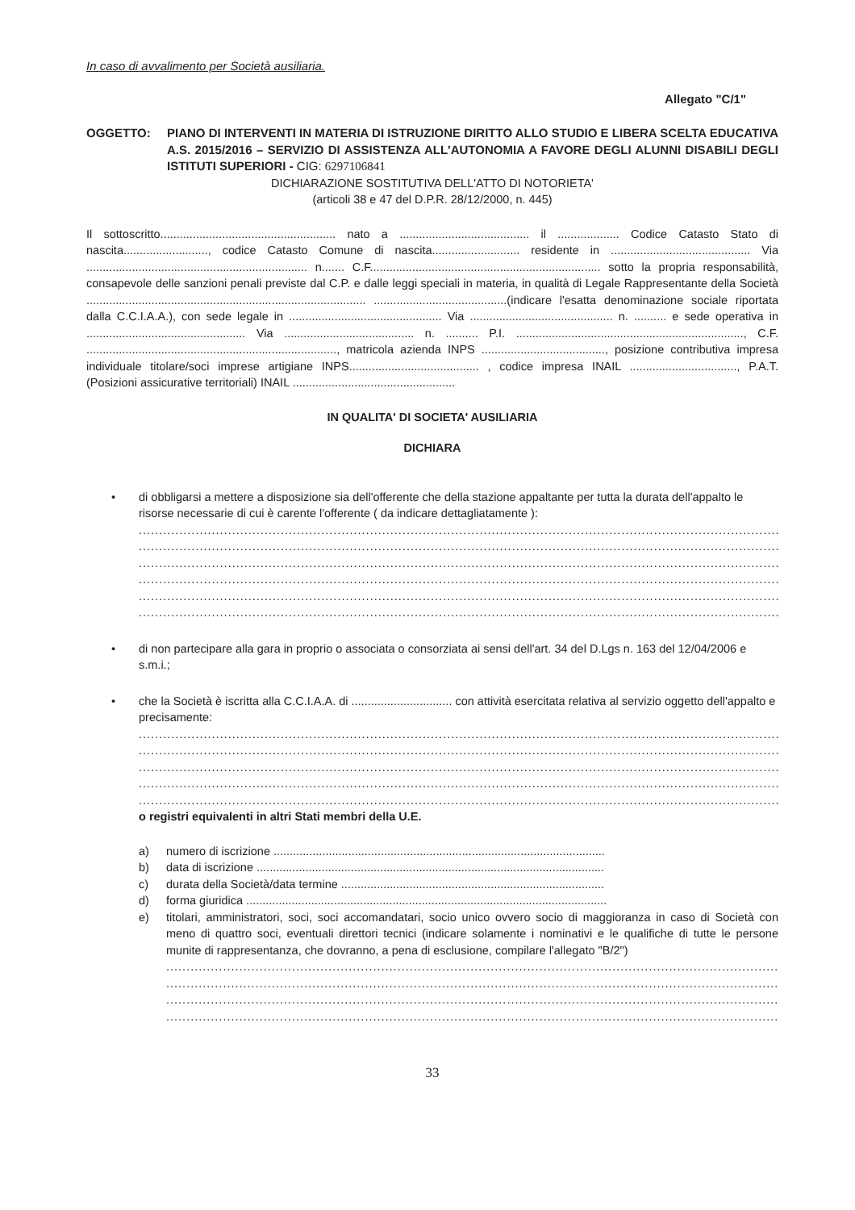In caso di avvalimento per Società ausiliaria.
Allegato "C/1"
OGGETTO: PIANO DI INTERVENTI IN MATERIA DI ISTRUZIONE DIRITTO ALLO STUDIO E LIBERA SCELTA EDUCATIVA A.S. 2015/2016 – SERVIZIO DI ASSISTENZA ALL'AUTONOMIA A FAVORE DEGLI ALUNNI DISABILI DEGLI ISTITUTI SUPERIORI - CIG: 6297106841
DICHIARAZIONE SOSTITUTIVA DELL'ATTO DI NOTORIETA'
(articoli 38 e 47 del D.P.R. 28/12/2000, n. 445)
Il sottoscritto...................................................... nato a ........................................ il ................... Codice Catasto Stato di nascita.........................., codice Catasto Comune di nascita........................... residente in ........................................... Via .................................................................... n....... C.F....................................................................... sotto la propria responsabilità, consapevole delle sanzioni penali previste dal C.P. e dalle leggi speciali in materia, in qualità di Legale Rappresentante della Società ...................................................................................... .........................................(indicare l'esatta denominazione sociale riportata dalla C.C.I.A.A.), con sede legale in ............................................... Via ............................................ n. .......... e sede operativa in ................................................. Via ........................................ n. .......... P.I. ......................................................................, C.F. ............................................................................., matricola azienda INPS ......................................, posizione contributiva impresa individuale titolare/soci imprese artigiane INPS........................................ , codice impresa INAIL ................................., P.A.T. (Posizioni assicurative territoriali) INAIL ..................................................
IN QUALITA' DI SOCIETA' AUSILIARIA
DICHIARA
• di obbligarsi a mettere a disposizione sia dell'offerente che della stazione appaltante per tutta la durata dell'appalto le risorse necessarie di cui è carente l'offerente ( da indicare dettagliatamente ):
..................................................................................................................................................................
..................................................................................................................................................................
..................................................................................................................................................................
..................................................................................................................................................................
..................................................................................................................................................................
..................................................................................................................................................................
• di non partecipare alla gara in proprio o associata o consorziata ai sensi dell'art. 34 del D.Lgs n. 163 del 12/04/2006 e s.m.i.;
• che la Società è iscritta alla C.C.I.A.A. di ............................... con attività esercitata relativa al servizio oggetto dell'appalto e precisamente:
..................................................................................................................................................................
..................................................................................................................................................................
..................................................................................................................................................................
..................................................................................................................................................................
..................................................................................................................................................................
o registri equivalenti in altri Stati membri della U.E.
a) numero di iscrizione ......................................................................................................
b) data di iscrizione ...........................................................................................................
c) durata della Società/data termine .................................................................................
d) forma giuridica ...............................................................................................................
e) titolari, amministratori, soci, soci accomandatari, socio unico ovvero socio di maggioranza in caso di Società con meno di quattro soci, eventuali direttori tecnici (indicare solamente i nominativi e le qualifiche di tutte le persone munite di rappresentanza, che dovranno, a pena di esclusione, compilare l'allegato "B/2")
........................................................................................................................................................
........................................................................................................................................................
........................................................................................................................................................
........................................................................................................................................................
33